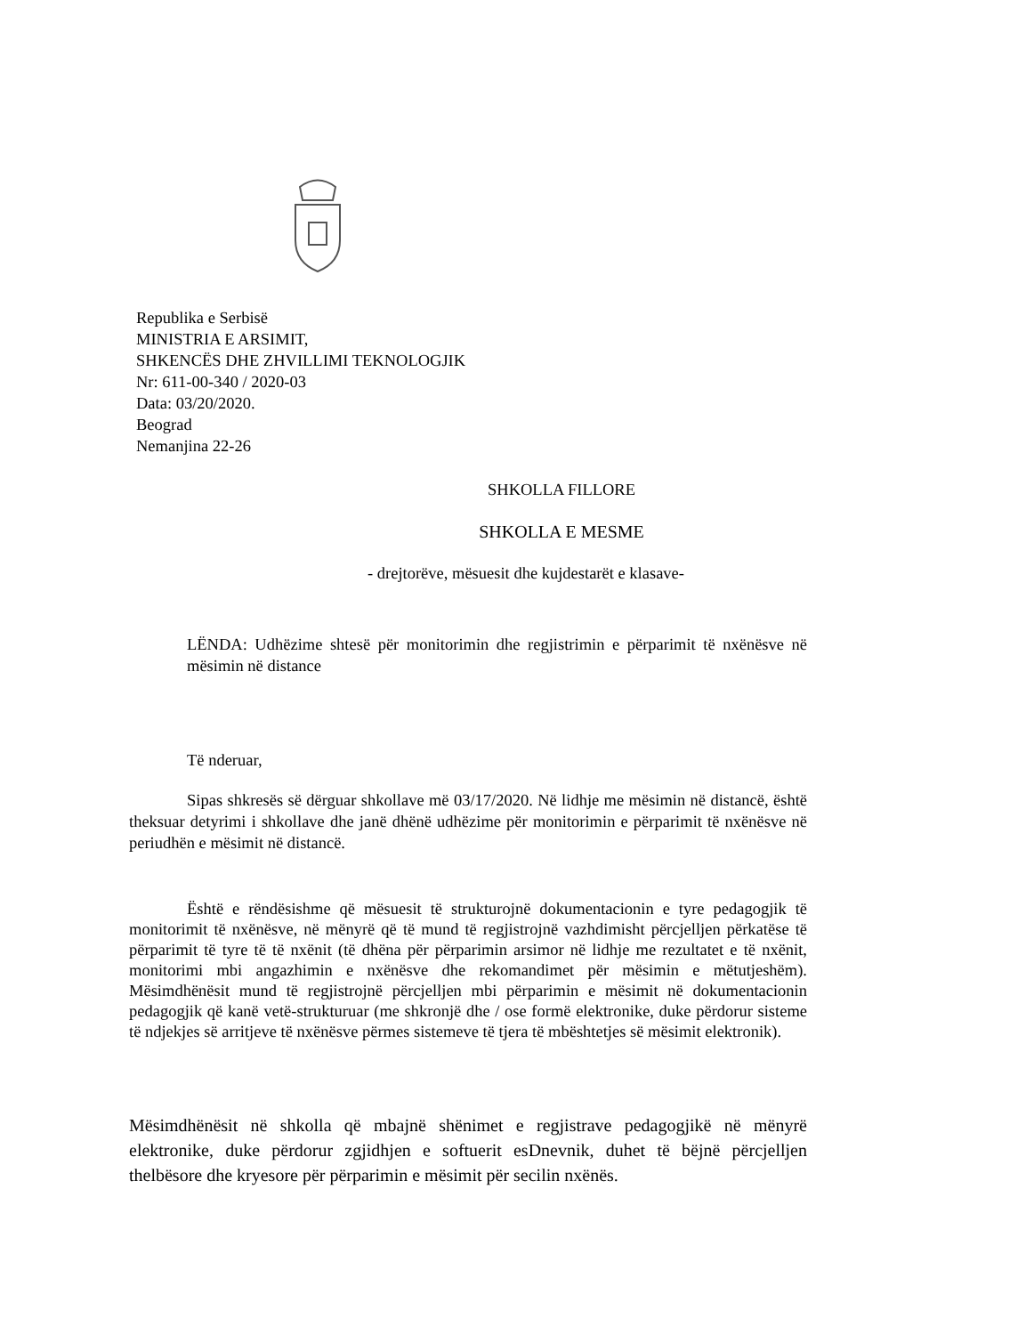Republika e Serbisë
MINISTRIA E ARSIMIT,
SHKENCËS DHE ZHVILLIMI TEKNOLOGJIK
Nr: 611-00-340 / 2020-03
Data: 03/20/2020.
Beograd
Nemanjina 22-26
SHKOLLA FILLORE
SHKOLLA E MESME
- drejtorëve, mësuesit dhe kujdestarët e klasave-
LËNDA: Udhëzime shtesë për monitorimin dhe regjistrimin e përparimit të nxënësve në mësimin në distance
Të nderuar,
Sipas shkresës së dërguar shkollave më 03/17/2020. Në lidhje me mësimin në distancë, është theksuar detyrimi i shkollave dhe janë dhënë udhëzime për monitorimin e përparimit të nxënësve në periudhën e mësimit në distancë.
Është e rëndësishme që mësuesit të strukturojnë dokumentacionin e tyre pedagogjik të monitorimit të nxënësve, në mënyrë që të mund të regjistrojnë vazhdimisht përcjelljen përkatëse të përparimit të tyre të të nxënit (të dhëna për përparimin arsimor në lidhje me rezultatet e të nxënit, monitorimi mbi angazhimin e nxënësve dhe rekomandimet për mësimin e mëtutjeshëm). Mësimdhënësit mund të regjistrojnë përcjelljen mbi përparimin e mësimit në dokumentacionin pedagogjik që kanë vetë-strukturuar (me shkronjë dhe / ose formë elektronike, duke përdorur sisteme të ndjekjes së arritjeve të nxënësve përmes sistemeve të tjera të mbështetjes së mësimit elektronik).
Mësimdhënësit në shkolla që mbajnë shënimet e regjistrave pedagogjikë në mënyrë elektronike, duke përdorur zgjidhjen e softuerit esDnevnik, duhet të bëjnë përcjelljen thelbësore dhe kryesore për përparimin e mësimit për secilin nxënës.